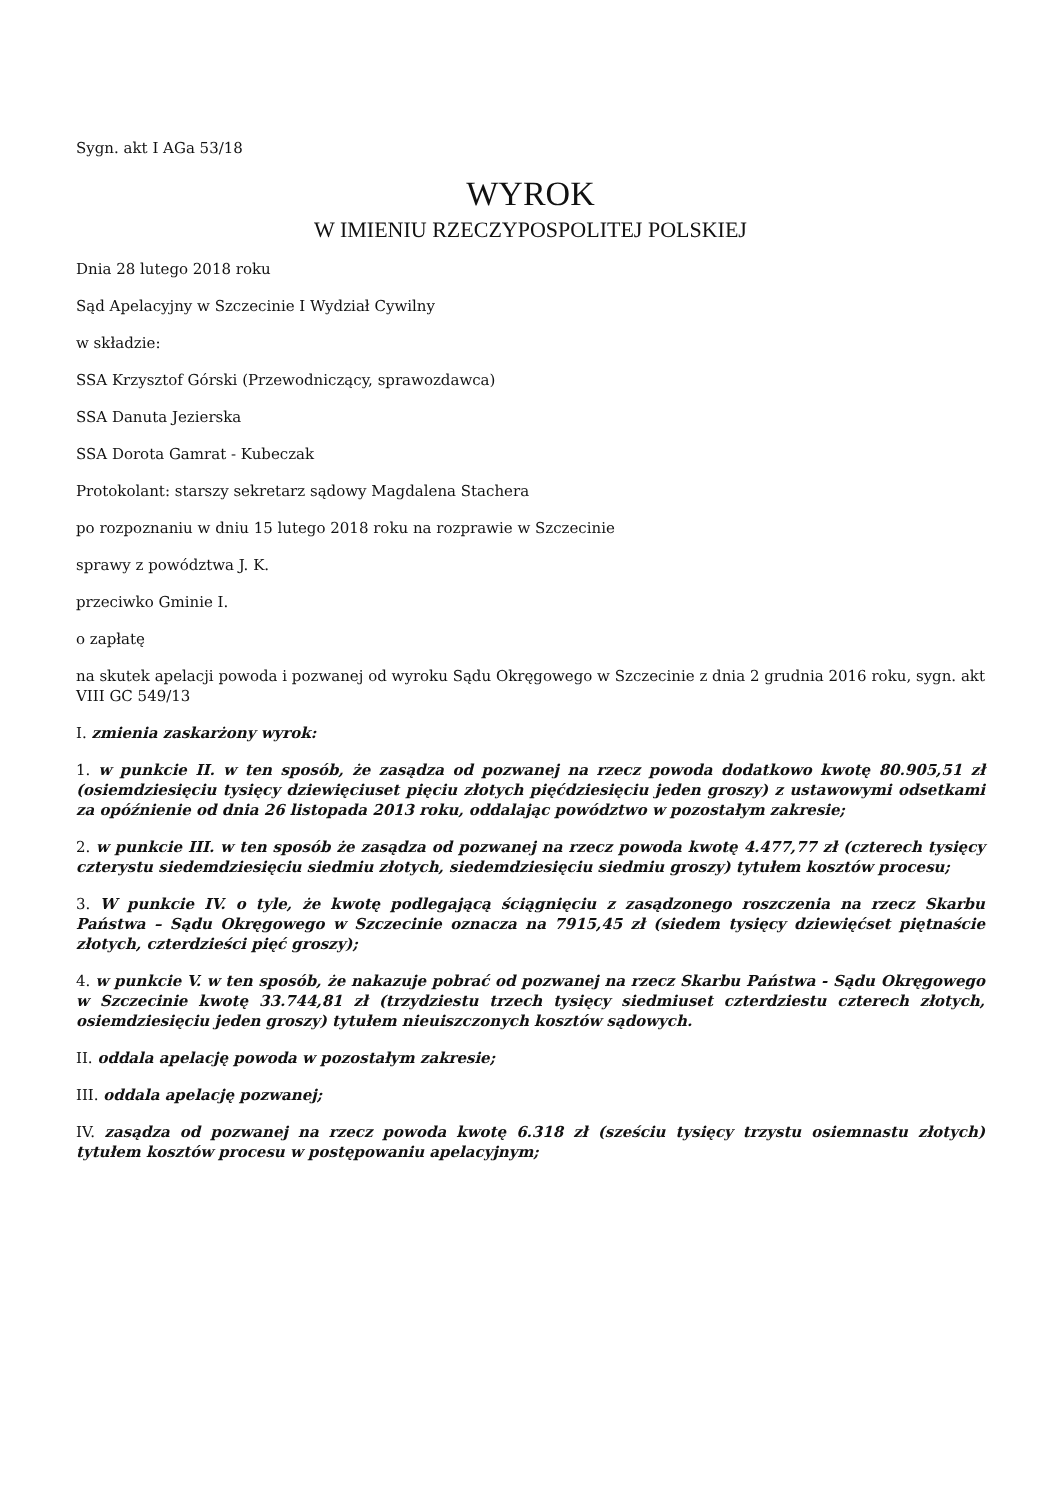Sygn. akt I AGa 53/18
WYROK
W IMIENIU RZECZYPOSPOLITEJ POLSKIEJ
Dnia 28 lutego 2018 roku
Sąd Apelacyjny w Szczecinie I Wydział Cywilny
w składzie:
SSA Krzysztof Górski (Przewodniczący, sprawozdawca)
SSA Danuta Jezierska
SSA Dorota Gamrat - Kubeczak
Protokolant: starszy sekretarz sądowy Magdalena Stachera
po rozpoznaniu w dniu 15 lutego 2018 roku na rozprawie w Szczecinie
sprawy z powództwa J. K.
przeciwko Gminie I.
o zapłatę
na skutek apelacji powoda i pozwanej od wyroku Sądu Okręgowego w Szczecinie z dnia 2 grudnia 2016 roku, sygn. akt VIII GC 549/13
I. zmienia zaskarżony wyrok:
1. w punkcie II. w ten sposób, że zasądza od pozwanej na rzecz powoda dodatkowo kwotę 80.905,51 zł (osiemdziesięciu tysięcy dziewięciuset pięciu złotych pięćdziesięciu jeden groszy) z ustawowymi odsetkami za opóźnienie od dnia 26 listopada 2013 roku, oddalając powództwo w pozostałym zakresie;
2. w punkcie III. w ten sposób że zasądza od pozwanej na rzecz powoda kwotę 4.477,77 zł (czterech tysięcy czterystu siedemdziesięciu siedmiu złotych, siedemdziesięciu siedmiu groszy) tytułem kosztów procesu;
3. W punkcie IV. o tyle, że kwotę podlegającą ściągnięciu z zasądzonego roszczenia na rzecz Skarbu Państwa – Sądu Okręgowego w Szczecinie oznacza na 7915,45 zł (siedem tysięcy dziewięćset piętnaście złotych, czterdzieści pięć groszy);
4. w punkcie V. w ten sposób, że nakazuje pobrać od pozwanej na rzecz Skarbu Państwa - Sądu Okręgowego w Szczecinie kwotę 33.744,81 zł (trzydziestu trzech tysięcy siedmiuset czterdziestu czterech złotych, osiemdziesięciu jeden groszy) tytułem nieuiszczonych kosztów sądowych.
II. oddala apelację powoda w pozostałym zakresie;
III. oddala apelację pozwanej;
IV. zasądza od pozwanej na rzecz powoda kwotę 6.318 zł (sześciu tysięcy trzystu osiemnastu złotych) tytułem kosztów procesu w postępowaniu apelacyjnym;